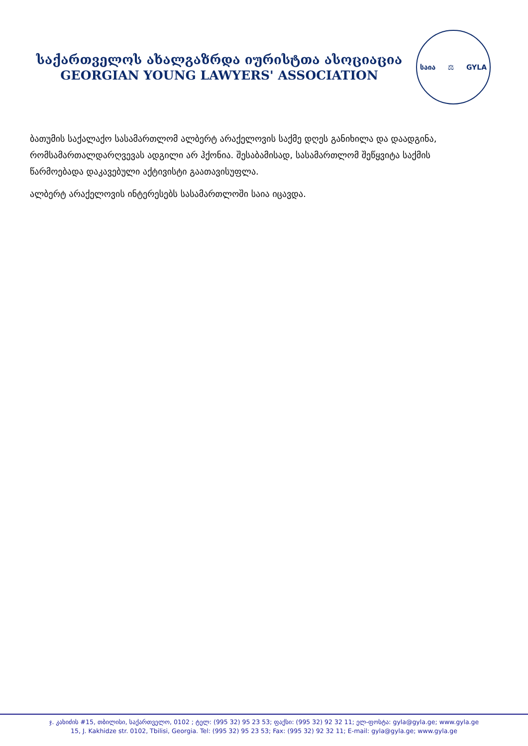საქართველოს ახალგაზრდა იურისტთა ასოციაცია
GEORGIAN YOUNG LAWYERS' ASSOCIATION
საია ⚖ GYLA
ბათუმის საქალაქო სასამართლომ ალბერტ არაქელოვის საქმე დღეს განიხილა და დაადგინა, რომსამართალდარღვევას ადგილი არ ჰქონია. შესაბამისად, სასამართლომ შეწყვიტა საქმის წარმოებადა დაკავებული აქტივისტი გაათავისუფლა.
ალბერტ არაქელოვის ინტერესებს სასამართლოში საია იცავდა.
ჯ. კახიძის #15, თბილისი, საქართველო, 0102 ; ტელ: (995 32) 95 23 53; ფაქსი: (995 32) 92 32 11; ელ-ფოსტა: gyla@gyla.ge; www.gyla.ge
15, J. Kakhidze str. 0102, Tbilisi, Georgia. Tel: (995 32) 95 23 53; Fax: (995 32) 92 32 11; E-mail: gyla@gyla.ge; www.gyla.ge